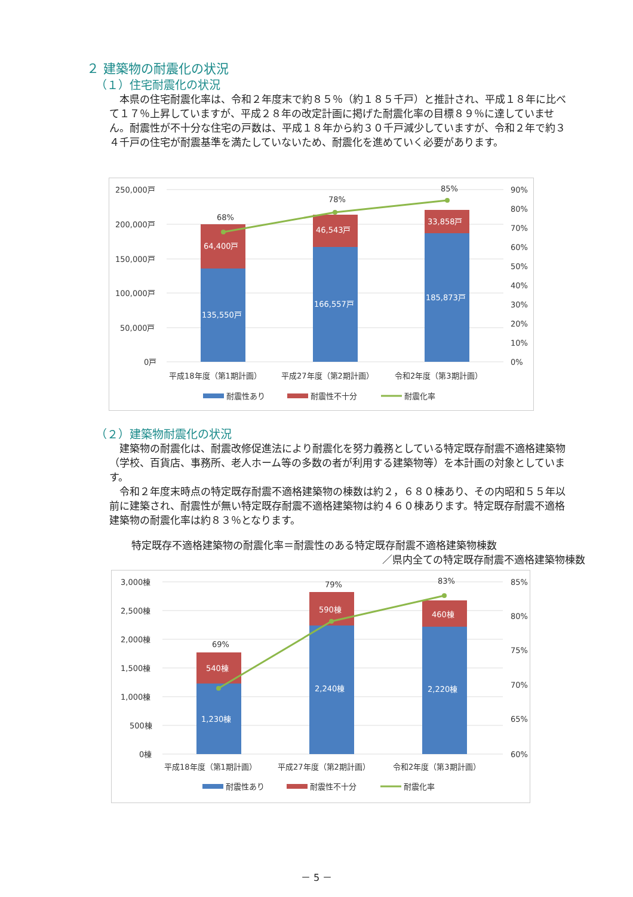２ 建築物の耐震化の状況
（１）住宅耐震化の状況
本県の住宅耐震化率は、令和２年度末で約８５％（約１８５千戸）と推計され、平成１８年に比べて１７％上昇していますが、平成２８年の改定計画に掲げた耐震化率の目標８９％に達していません。耐震性が不十分な住宅の戸数は、平成１８年から約３０千戸減少していますが、令和２年で約３４千戸の住宅が耐震基準を満たしていないため、耐震化を進めていく必要があります。
250,000戸
200,000戸
150,000戸
100,000戸
50,000戸
0戸
90%
80%
70%
60%
50%
40%
30%
20%
10%
0%
68%
78%
85%
64,400戸
46,543戸
33,858戸
135,550戸
166,557戸
185,873戸
平成18年度（第1期計画）
平成27年度（第2期計画）
令和2年度（第3期計画）
耐震性あり
耐震性不十分
耐震化率
（２）建築物耐震化の状況
建築物の耐震化は、耐震改修促進法により耐震化を努力義務としている特定既存耐震不適格建築物（学校、百貨店、事務所、老人ホーム等の多数の者が利用する建築物等）を本計画の対象としています。
令和２年度末時点の特定既存耐震不適格建築物の棟数は約２，６８０棟あり、その内昭和５５年以前に建築され、耐震性が無い特定既存耐震不適格建築物は約４６０棟あります。特定既存耐震不適格建築物の耐震化率は約８３％となります。
特定既存不適格建築物の耐震化率＝耐震性のある特定既存耐震不適格建築物棟数
／県内全ての特定既存耐震不適格建築物棟数
3,000棟
2,500棟
2,000棟
1,500棟
1,000棟
500棟
0棟
85%
80%
75%
70%
65%
60%
69%
79%
83%
540棟
590棟
460棟
1,230棟
2,240棟
2,220棟
平成18年度（第1期計画）
平成27年度（第2期計画）
令和2年度（第3期計画）
耐震性あり
耐震性不十分
耐震化率
－ 5 －